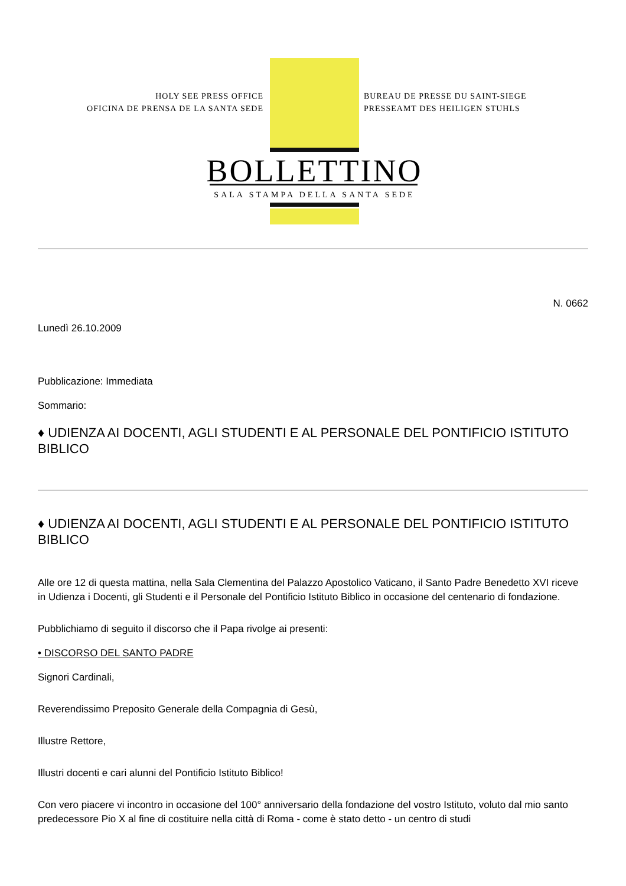HOLY SEE PRESS OFFICE
OFICINA DE PRENSA DE LA SANTA SEDE
BUREAU DE PRESSE DU SAINT-SIEGE
PRESSEAMT DES HEILIGEN STUHLS
BOLLETTINO
SALA STAMPA DELLA SANTA SEDE
N. 0662
Lunedì 26.10.2009
Pubblicazione: Immediata
Sommario:
♦ UDIENZA AI DOCENTI, AGLI STUDENTI E AL PERSONALE DEL PONTIFICIO ISTITUTO BIBLICO
♦ UDIENZA AI DOCENTI, AGLI STUDENTI E AL PERSONALE DEL PONTIFICIO ISTITUTO BIBLICO
Alle ore 12 di questa mattina, nella Sala Clementina del Palazzo Apostolico Vaticano, il Santo Padre Benedetto XVI riceve in Udienza i Docenti, gli Studenti e il Personale del Pontificio Istituto Biblico in occasione del centenario di fondazione.
Pubblichiamo di seguito il discorso che il Papa rivolge ai presenti:
• DISCORSO DEL SANTO PADRE
Signori Cardinali,
Reverendissimo Preposito Generale della Compagnia di Gesù,
Illustre Rettore,
Illustri docenti e cari alunni del Pontificio Istituto Biblico!
Con vero piacere vi incontro in occasione del 100° anniversario della fondazione del vostro Istituto, voluto dal mio santo predecessore Pio X al fine di costituire nella città di Roma - come è stato detto - un centro di studi